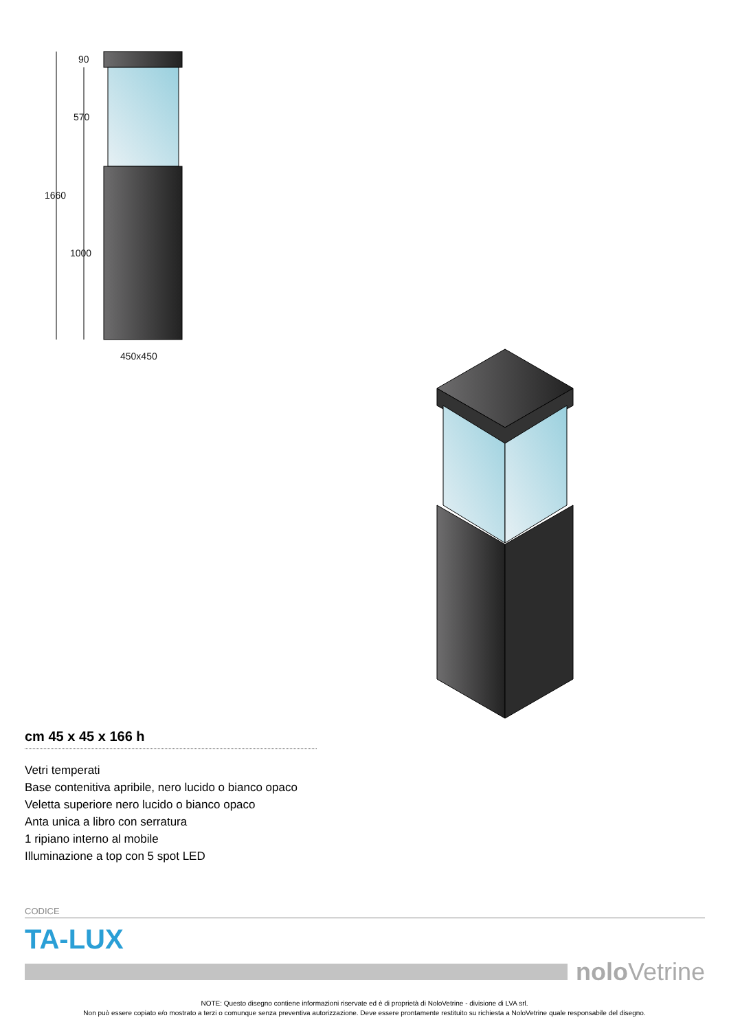90
570
1660
1000
450x450
cm 45 x 45 x 166 h
Vetri temperati
Base contenitiva apribile, nero lucido o bianco opaco
Veletta superiore nero lucido o bianco opaco
Anta unica a libro con serratura
1 ripiano interno al mobile
Illuminazione a top con 5 spot LED
CODICE
TA-LUX
nolo Vetrine
NOTE: Questo disegno contiene informazioni riservate ed è di proprietà di NoloVetrine - divisione di LVA srl.
Non può essere copiato e/o mostrato a terzi o comunque senza preventiva autorizzazione. Deve essere prontamente restituito su richiesta a NoloVetrine quale responsabile del disegno.